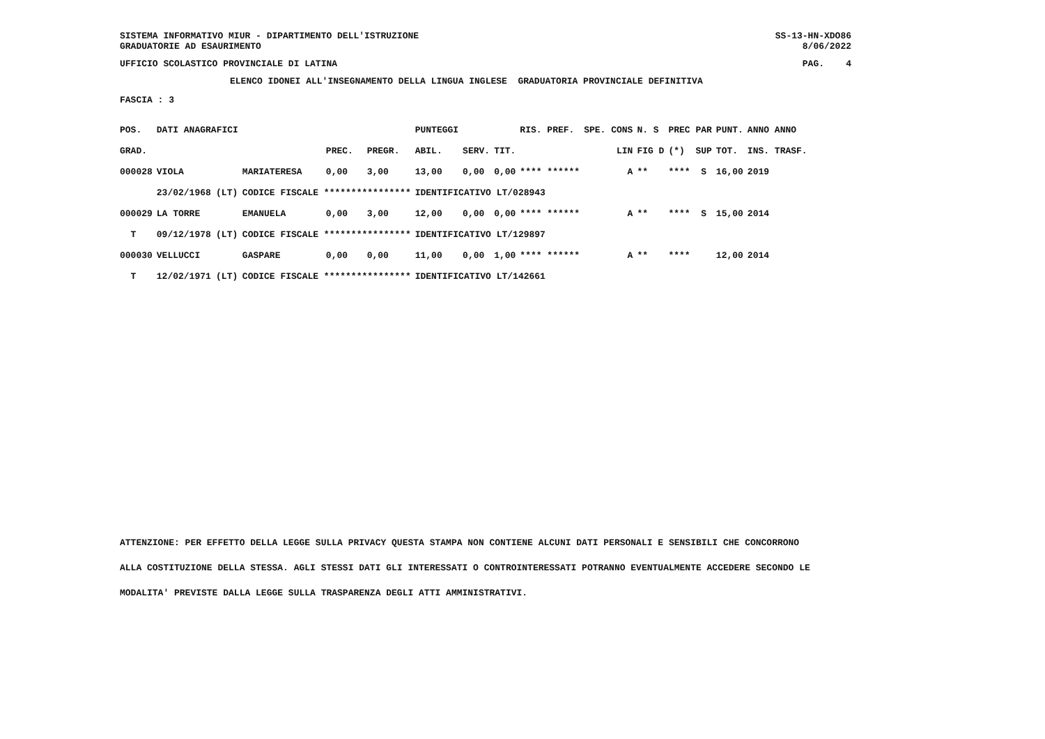SISTEMA INFORMATIVO MIUR - DIPARTIMENTO DELL'ISTRUZIONE GRADUATORIE AD ESAURIMENTO
SS-13-HN-XDO86 8/06/2022
UFFICIO SCOLASTICO PROVINCIALE DI LATINA
PAG. 4
ELENCO IDONEI ALL'INSEGNAMENTO DELLA LINGUA INGLESE GRADUATORIA PROVINCIALE DEFINITIVA
FASCIA : 3
| POS. | DATI ANAGRAFICI | | | | | PUNTEGGI | | | RIS. PREF. | SPE. CONS | N. S | PREC PAR | PUNT. | ANNO ANNO |
| --- | --- | --- | --- | --- | --- | --- | --- | --- | --- | --- | --- | --- | --- | --- |
| GRAD. | | | | PREC. | PREGR. | ABIL. | SERV. | TIT. | | LIN | FIG D | (*) SUP | TOT. | INS. TRASF. |
| 000028 | VIOLA | | MARIATERESA | 0,00 | 3,00 | 13,00 | 0,00 | 0,00 | **** ****** | A | ** | **** S | 16,00 | 2019 |
| | 23/02/1968 | (LT) | CODICE FISCALE **************** | | | IDENTIFICATIVO LT/028943 | | | | | | | | |
| 000029 | LA TORRE | | EMANUELA | 0,00 | 3,00 | 12,00 | 0,00 | 0,00 | **** ****** | A | ** | **** S | 15,00 | 2014 |
| T | 09/12/1978 | (LT) | CODICE FISCALE **************** | | | IDENTIFICATIVO LT/129897 | | | | | | | | |
| 000030 | VELLUCCI | | GASPARE | 0,00 | 0,00 | 11,00 | 0,00 | 1,00 | **** ****** | A | ** | **** | 12,00 | 2014 |
| T | 12/02/1971 | (LT) | CODICE FISCALE **************** | | | IDENTIFICATIVO LT/142661 | | | | | | | | |
ATTENZIONE: PER EFFETTO DELLA LEGGE SULLA PRIVACY QUESTA STAMPA NON CONTIENE ALCUNI DATI PERSONALI E SENSIBILI CHE CONCORRONO
ALLA COSTITUZIONE DELLA STESSA. AGLI STESSI DATI GLI INTERESSATI O CONTROINTERESSATI POTRANNO EVENTUALMENTE ACCEDERE SECONDO LE
MODALITA' PREVISTE DALLA LEGGE SULLA TRASPARENZA DEGLI ATTI AMMINISTRATIVI.